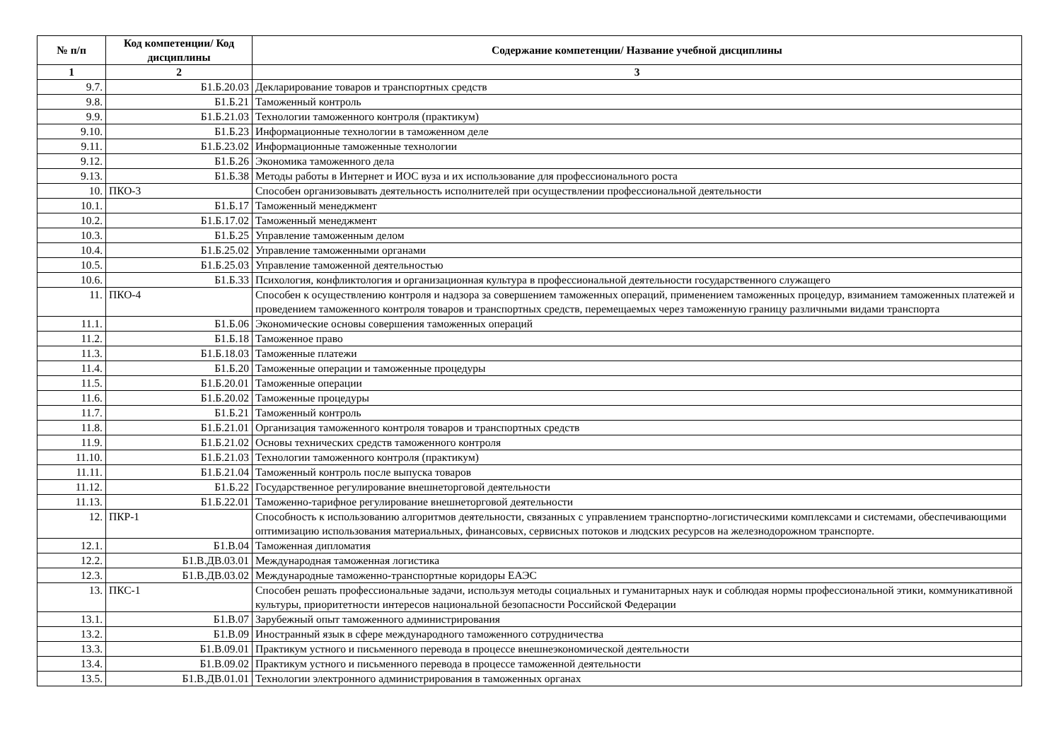| № п/п | Код компетенции/ Код дисциплины | Содержание компетенции/ Название учебной дисциплины |
| --- | --- | --- |
| 1 | 2 | 3 |
| 9.7. | Б1.Б.20.03 | Декларирование товаров и транспортных средств |
| 9.8. | Б1.Б.21 | Таможенный контроль |
| 9.9. | Б1.Б.21.03 | Технологии таможенного контроля (практикум) |
| 9.10. | Б1.Б.23 | Информационные технологии в таможенном деле |
| 9.11. | Б1.Б.23.02 | Информационные таможенные технологии |
| 9.12. | Б1.Б.26 | Экономика таможенного дела |
| 9.13. | Б1.Б.38 | Методы работы в Интернет и ИОС вуза и их использование для профессионального роста |
| 10. | ПКО-3 | Способен организовывать деятельность исполнителей при осуществлении профессиональной деятельности |
| 10.1. | Б1.Б.17 | Таможенный менеджмент |
| 10.2. | Б1.Б.17.02 | Таможенный менеджмент |
| 10.3. | Б1.Б.25 | Управление таможенным делом |
| 10.4. | Б1.Б.25.02 | Управление таможенными органами |
| 10.5. | Б1.Б.25.03 | Управление таможенной деятельностью |
| 10.6. | Б1.Б.33 | Психология, конфликтология и организационная культура в профессиональной деятельности государственного служащего |
| 11. | ПКО-4 | Способен к осуществлению контроля и надзора за совершением таможенных операций, применением таможенных процедур, взиманием таможенных платежей и проведением таможенного контроля товаров и транспортных средств, перемещаемых через таможенную границу различными видами транспорта |
| 11.1. | Б1.Б.06 | Экономические основы совершения таможенных операций |
| 11.2. | Б1.Б.18 | Таможенное право |
| 11.3. | Б1.Б.18.03 | Таможенные платежи |
| 11.4. | Б1.Б.20 | Таможенные операции и таможенные процедуры |
| 11.5. | Б1.Б.20.01 | Таможенные операции |
| 11.6. | Б1.Б.20.02 | Таможенные процедуры |
| 11.7. | Б1.Б.21 | Таможенный контроль |
| 11.8. | Б1.Б.21.01 | Организация таможенного контроля товаров и транспортных средств |
| 11.9. | Б1.Б.21.02 | Основы технических средств таможенного контроля |
| 11.10. | Б1.Б.21.03 | Технологии таможенного контроля (практикум) |
| 11.11. | Б1.Б.21.04 | Таможенный контроль после выпуска товаров |
| 11.12. | Б1.Б.22 | Государственное регулирование внешнеторговой деятельности |
| 11.13. | Б1.Б.22.01 | Таможенно-тарифное регулирование внешнеторговой деятельности |
| 12. | ПКР-1 | Способность к использованию алгоритмов деятельности, связанных с управлением транспортно-логистическими комплексами и системами, обеспечивающими оптимизацию использования материальных, финансовых, сервисных потоков и людских ресурсов на железнодорожном транспорте. |
| 12.1. | Б1.В.04 | Таможенная дипломатия |
| 12.2. | Б1.В.ДВ.03.01 | Международная таможенная логистика |
| 12.3. | Б1.В.ДВ.03.02 | Международные таможенно-транспортные коридоры ЕАЭС |
| 13. | ПКС-1 | Способен решать профессиональные задачи, используя методы социальных и гуманитарных наук и соблюдая нормы профессиональной этики, коммуникативной культуры, приоритетности интересов национальной безопасности Российской Федерации |
| 13.1. | Б1.В.07 | Зарубежный опыт таможенного администрирования |
| 13.2. | Б1.В.09 | Иностранный язык в сфере международного таможенного сотрудничества |
| 13.3. | Б1.В.09.01 | Практикум устного и письменного перевода в процессе внешнеэкономической деятельности |
| 13.4. | Б1.В.09.02 | Практикум устного и письменного перевода в процессе таможенной деятельности |
| 13.5. | Б1.В.ДВ.01.01 | Технологии электронного администрирования в таможенных органах |